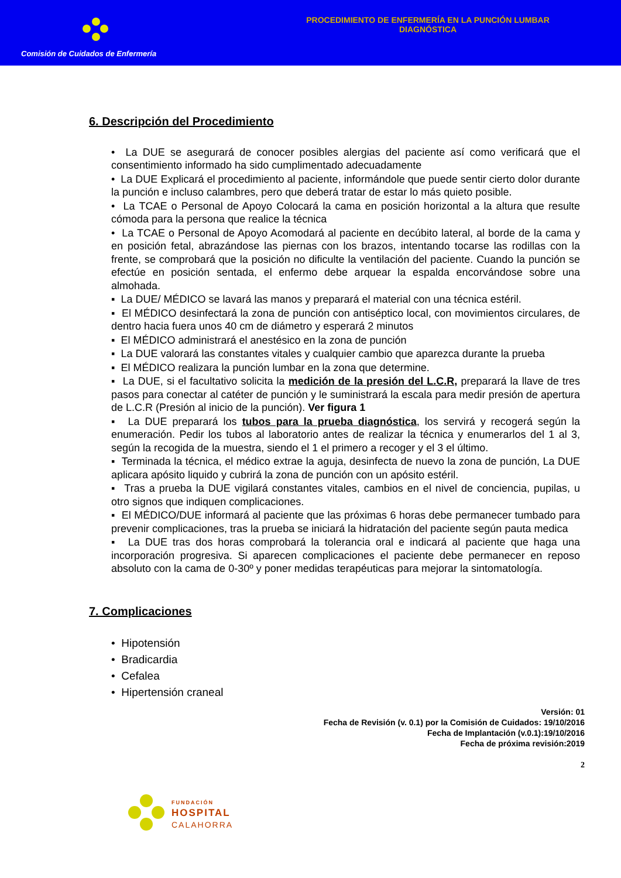Comisión de Cuidados de Enfermería
PROCEDIMIENTO DE ENFERMERÍA EN LA PUNCIÓN LUMBAR DIAGNÓSTICA
6. Descripción del Procedimiento
• La DUE se asegurará de conocer posibles alergias del paciente así como verificará que el consentimiento informado ha sido cumplimentado adecuadamente
• La DUE Explicará el procedimiento al paciente, informándole que puede sentir cierto dolor durante la punción e incluso calambres, pero que deberá tratar de estar lo más quieto posible.
• La TCAE o Personal de Apoyo Colocará la cama en posición horizontal a la altura que resulte cómoda para la persona que realice la técnica
• La TCAE o Personal de Apoyo Acomodará al paciente en decúbito lateral, al borde de la cama y en posición fetal, abrazándose las piernas con los brazos, intentando tocarse las rodillas con la frente, se comprobará que la posición no dificulte la ventilación del paciente. Cuando la punción se efectúe en posición sentada, el enfermo debe arquear la espalda encorvándose sobre una almohada.
▪ La DUE/ MÉDICO se lavará las manos y preparará el material con una técnica estéril.
▪ El MÉDICO desinfectará la zona de punción con antiséptico local, con movimientos circulares, de dentro hacia fuera unos 40 cm de diámetro y esperará 2 minutos
▪ El MÉDICO administrará el anestésico en la zona de punción
▪ La DUE valorará las constantes vitales y cualquier cambio que aparezca durante la prueba
▪ El MÉDICO realizara la punción lumbar en la zona que determine.
▪ La DUE, si el facultativo solicita la medición de la presión del L.C.R, preparará la llave de tres pasos para conectar al catéter de punción y le suministrará la escala para medir presión de apertura de L.C.R (Presión al inicio de la punción). Ver figura 1
▪ La DUE preparará los tubos para la prueba diagnóstica, los servirá y recogerá según la enumeración. Pedir los tubos al laboratorio antes de realizar la técnica y enumerarlos del 1 al 3, según la recogida de la muestra, siendo el 1 el primero a recoger y el 3 el último.
▪ Terminada la técnica, el médico extrae la aguja, desinfecta de nuevo la zona de punción, La DUE aplicara apósito liquido y cubrirá la zona de punción con un apósito estéril.
▪ Tras a prueba la DUE vigilará constantes vitales, cambios en el nivel de conciencia, pupilas, u otro signos que indiquen complicaciones.
▪ El MÉDICO/DUE informará al paciente que las próximas 6 horas debe permanecer tumbado para prevenir complicaciones, tras la prueba se iniciará la hidratación del paciente según pauta medica
▪ La DUE tras dos horas comprobará la tolerancia oral e indicará al paciente que haga una incorporación progresiva. Si aparecen complicaciones el paciente debe permanecer en reposo absoluto con la cama de 0-30º y poner medidas terapéuticas para mejorar la sintomatología.
7. Complicaciones
• Hipotensión
• Bradicardia
• Cefalea
• Hipertensión craneal
Versión: 01
Fecha de Revisión (v. 0.1) por la Comisión de Cuidados: 19/10/2016
Fecha de Implantación (v.0.1):19/10/2016
Fecha de próxima revisión:2019
2
FUNDACIÓN
HOSPITAL
CALAHORRA